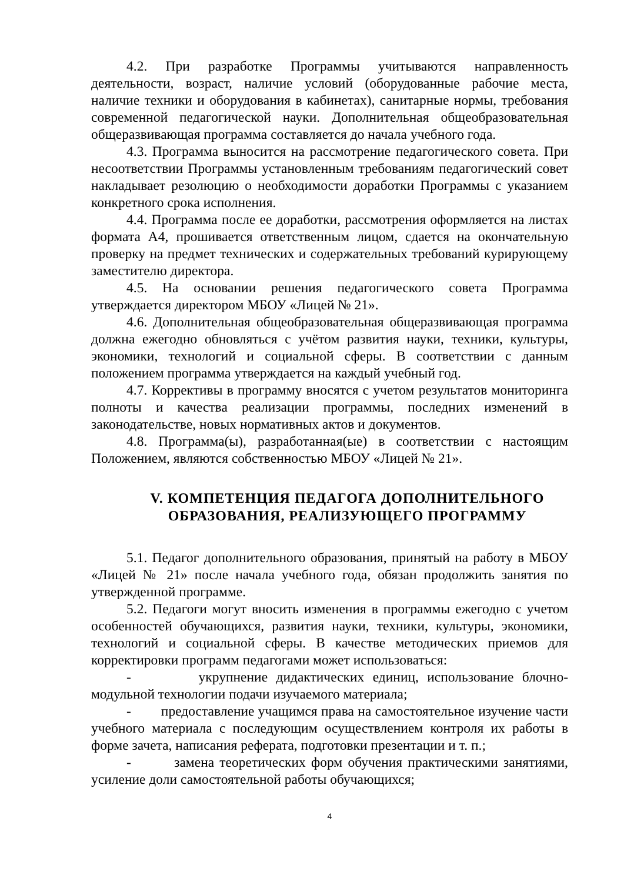4.2. При разработке Программы учитываются направленность деятельности, возраст, наличие условий (оборудованные рабочие места, наличие техники и оборудования в кабинетах), санитарные нормы, требования современной педагогической науки. Дополнительная общеобразовательная общеразвивающая программа составляется до начала учебного года.
4.3. Программа выносится на рассмотрение педагогического совета. При несоответствии Программы установленным требованиям педагогический совет накладывает резолюцию о необходимости доработки Программы с указанием конкретного срока исполнения.
4.4. Программа после ее доработки, рассмотрения оформляется на листах формата А4, прошивается ответственным лицом, сдается на окончательную проверку на предмет технических и содержательных требований курирующему заместителю директора.
4.5. На основании решения педагогического совета Программа утверждается директором МБОУ «Лицей № 21».
4.6. Дополнительная общеобразовательная общеразвивающая программа должна ежегодно обновляться с учётом развития науки, техники, культуры, экономики, технологий и социальной сферы. В соответствии с данным положением программа утверждается на каждый учебный год.
4.7. Коррективы в программу вносятся с учетом результатов мониторинга полноты и качества реализации программы, последних изменений в законодательстве, новых нормативных актов и документов.
4.8. Программа(ы), разработанная(ые) в соответствии с настоящим Положением, являются собственностью МБОУ «Лицей № 21».
V. КОМПЕТЕНЦИЯ ПЕДАГОГА ДОПОЛНИТЕЛЬНОГО ОБРАЗОВАНИЯ, РЕАЛИЗУЮЩЕГО ПРОГРАММУ
5.1. Педагог дополнительного образования, принятый на работу в МБОУ «Лицей № 21» после начала учебного года, обязан продолжить занятия по утвержденной программе.
5.2. Педагоги могут вносить изменения в программы ежегодно с учетом особенностей обучающихся, развития науки, техники, культуры, экономики, технологий и социальной сферы. В качестве методических приемов для корректировки программ педагогами может использоваться:
- укрупнение дидактических единиц, использование блочно-модульной технологии подачи изучаемого материала;
- предоставление учащимся права на самостоятельное изучение части учебного материала с последующим осуществлением контроля их работы в форме зачета, написания реферата, подготовки презентации и т. п.;
- замена теоретических форм обучения практическими занятиями, усиление доли самостоятельной работы обучающихся;
4